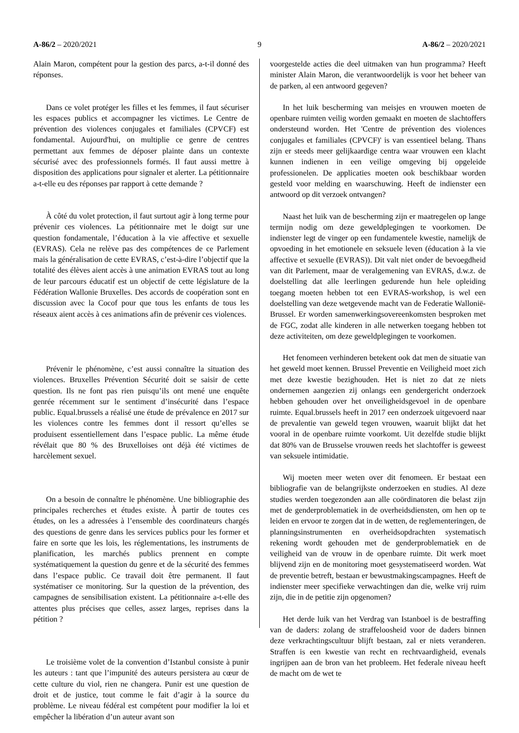A-86/2 – 2020/2021 9 A-86/2 – 2020/2021
Alain Maron, compétent pour la gestion des parcs, a-t-il donné des réponses.
Dans ce volet protéger les filles et les femmes, il faut sécuriser les espaces publics et accompagner les victimes. Le Centre de prévention des violences conjugales et familiales (CPVCF) est fondamental. Aujourd'hui, on multiplie ce genre de centres permettant aux femmes de déposer plainte dans un contexte sécurisé avec des professionnels formés. Il faut aussi mettre à disposition des applications pour signaler et alerter. La pétitionnaire a-t-elle eu des réponses par rapport à cette demande ?
À côté du volet protection, il faut surtout agir à long terme pour prévenir ces violences. La pétitionnaire met le doigt sur une question fondamentale, l’éducation à la vie affective et sexuelle (EVRAS). Cela ne relève pas des compétences de ce Parlement mais la généralisation de cette EVRAS, c’est-à-dire l’objectif que la totalité des élèves aient accès à une animation EVRAS tout au long de leur parcours éducatif est un objectif de cette législature de la Fédération Wallonie Bruxelles. Des accords de coopération sont en discussion avec la Cocof pour que tous les enfants de tous les réseaux aient accès à ces animations afin de prévenir ces violences.
Prévenir le phénomène, c’est aussi connaître la situation des violences. Bruxelles Prévention Sécurité doit se saisir de cette question. Ils ne font pas rien puisqu’ils ont mené une enquête genrée récemment sur le sentiment d’insécurité dans l’espace public. Equal.brussels a réalisé une étude de prévalence en 2017 sur les violences contre les femmes dont il ressort qu’elles se produisent essentiellement dans l’espace public. La même étude révélait que 80 % des Bruxelloises ont déjà été victimes de harcèlement sexuel.
On a besoin de connaître le phénomène. Une bibliographie des principales recherches et études existe. À partir de toutes ces études, on les a adressées à l’ensemble des coordinateurs chargés des questions de genre dans les services publics pour les former et faire en sorte que les lois, les réglementations, les instruments de planification, les marchés publics prennent en compte systématiquement la question du genre et de la sécurité des femmes dans l’espace public. Ce travail doit être permanent. Il faut systématiser ce monitoring. Sur la question de la prévention, des campagnes de sensibilisation existent. La pétitionnaire a-t-elle des attentes plus précises que celles, assez larges, reprises dans la pétition ?
Le troisième volet de la convention d’Istanbul consiste à punir les auteurs : tant que l’impunité des auteurs persistera au cœur de cette culture du viol, rien ne changera. Punir est une question de droit et de justice, tout comme le fait d’agir à la source du problème. Le niveau fédéral est compétent pour modifier la loi et empêcher la libération d’un auteur avant son
voorgestelde acties die deel uitmaken van hun programma? Heeft minister Alain Maron, die verantwoordelijk is voor het beheer van de parken, al een antwoord gegeven?
In het luik bescherming van meisjes en vrouwen moeten de openbare ruimten veilig worden gemaakt en moeten de slachtoffers ondersteund worden. Het 'Centre de prévention des violences conjugales et familiales (CPVCF)' is van essentieel belang. Thans zijn er steeds meer gelijkaardige centra waar vrouwen een klacht kunnen indienen in een veilige omgeving bij opgeleide professionelen. De applicaties moeten ook beschikbaar worden gesteld voor melding en waarschuwing. Heeft de indienster een antwoord op dit verzoek ontvangen?
Naast het luik van de bescherming zijn er maatregelen op lange termijn nodig om deze geweldplegingen te voorkomen. De indienster legt de vinger op een fundamentele kwestie, namelijk de opvoeding in het emotionele en seksuele leven (éducation à la vie affective et sexuelle (EVRAS)). Dit valt niet onder de bevoegdheid van dit Parlement, maar de veralgemening van EVRAS, d.w.z. de doelstelling dat alle leerlingen gedurende hun hele opleiding toegang moeten hebben tot een EVRAS-workshop, is wel een doelstelling van deze wetgevende macht van de Federatie Wallonië-Brussel. Er worden samenwerkingsovereenkomsten besproken met de FGC, zodat alle kinderen in alle netwerken toegang hebben tot deze activiteiten, om deze geweldplegingen te voorkomen.
Het fenomeen verhinderen betekent ook dat men de situatie van het geweld moet kennen. Brussel Preventie en Veiligheid moet zich met deze kwestie bezighouden. Het is niet zo dat ze niets ondernemen aangezien zij onlangs een gendergericht onderzoek hebben gehouden over het onveiligheidsgevoel in de openbare ruimte. Equal.brussels heeft in 2017 een onderzoek uitgevoerd naar de prevalentie van geweld tegen vrouwen, waaruit blijkt dat het vooral in de openbare ruimte voorkomt. Uit dezelfde studie blijkt dat 80% van de Brusselse vrouwen reeds het slachtoffer is geweest van seksuele intimidatie.
Wij moeten meer weten over dit fenomeen. Er bestaat een bibliografie van de belangrijkste onderzoeken en studies. Al deze studies werden toegezonden aan alle coördinatoren die belast zijn met de genderproblematiek in de overheidsdiensten, om hen op te leiden en ervoor te zorgen dat in de wetten, de reglementeringen, de planningsinstrumenten en overheidsopdrachten systematisch rekening wordt gehouden met de genderproblematiek en de veiligheid van de vrouw in de openbare ruimte. Dit werk moet blijvend zijn en de monitoring moet gesystematiseerd worden. Wat de preventie betreft, bestaan er bewustmakingscampagnes. Heeft de indienster meer specifieke verwachtingen dan die, welke vrij ruim zijn, die in de petitie zijn opgenomen?
Het derde luik van het Verdrag van Istanboel is de bestraffing van de daders: zolang de straffeloosheid voor de daders binnen deze verkrachtingscultuur blijft bestaan, zal er niets veranderen. Straffen is een kwestie van recht en rechtvaardigheid, evenals ingrijpen aan de bron van het probleem. Het federale niveau heeft de macht om de wet te